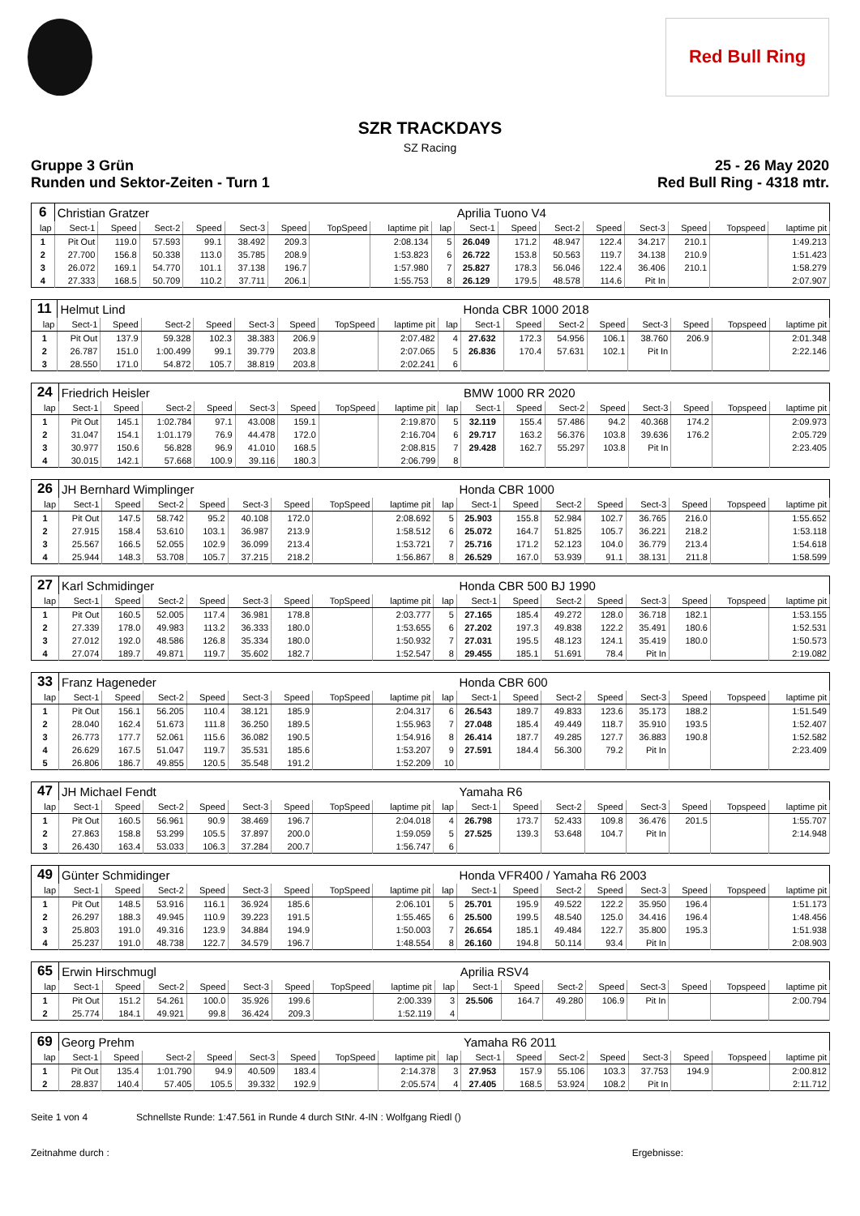Red Bull Ring
SZR TRACKDAYS
SZ Racing
Gruppe 3 Grün 25 - 26 May 2020
Runden und Sektor-Zeiten - Turn 1 Red Bull Ring - 4318 mtr.
| 6 | Christian Gratzer | | | | | | | | | Aprilia Tuono V4 | | | | | | | |
| lap | Sect-1 | Speed | Sect-2 | Speed | Sect-3 | Speed | TopSpeed | laptime pit | lap | Sect-1 | Speed | Sect-2 | Speed | Sect-3 | Speed | Topspeed | laptime pit |
| 1 | Pit Out | 119.0 | 57.593 | 99.1 | 38.492 | 209.3 | | 2:08.134 | 5 | 26.049 | 171.2 | 48.947 | 122.4 | 34.217 | 210.1 | | 1:49.213 |
| 2 | 27.700 | 156.8 | 50.338 | 113.0 | 35.785 | 208.9 | | 1:53.823 | 6 | 26.722 | 153.8 | 50.563 | 119.7 | 34.138 | 210.9 | | 1:51.423 |
| 3 | 26.072 | 169.1 | 54.770 | 101.1 | 37.138 | 196.7 | | 1:57.980 | 7 | 25.827 | 178.3 | 56.046 | 122.4 | 36.406 | 210.1 | | 1:58.279 |
| 4 | 27.333 | 168.5 | 50.709 | 110.2 | 37.711 | 206.1 | | 1:55.753 | 8 | 26.129 | 179.5 | 48.578 | 114.6 | Pit In | | | 2:07.907 |
| 11 | Helmut Lind | | | | | | | | | Honda CBR 1000 2018 | | | | | | | |
| lap | Sect-1 | Speed | Sect-2 | Speed | Sect-3 | Speed | TopSpeed | laptime pit | lap | Sect-1 | Speed | Sect-2 | Speed | Sect-3 | Speed | Topspeed | laptime pit |
| 1 | Pit Out | 137.9 | 59.328 | 102.3 | 38.383 | 206.9 | | 2:07.482 | 4 | 27.632 | 172.3 | 54.956 | 106.1 | 38.760 | 206.9 | | 2:01.348 |
| 2 | 26.787 | 151.0 | 1:00.499 | 99.1 | 39.779 | 203.8 | | 2:07.065 | 5 | 26.836 | 170.4 | 57.631 | 102.1 | Pit In | | | 2:22.146 |
| 3 | 28.550 | 171.0 | 54.872 | 105.7 | 38.819 | 203.8 | | 2:02.241 | 6 | | | | | | | | |
| 24 | Friedrich Heisler | | | | | | | | | BMW 1000 RR 2020 | | | | | | | |
| lap | Sect-1 | Speed | Sect-2 | Speed | Sect-3 | Speed | TopSpeed | laptime pit | lap | Sect-1 | Speed | Sect-2 | Speed | Sect-3 | Speed | Topspeed | laptime pit |
| 1 | Pit Out | 145.1 | 1:02.784 | 97.1 | 43.008 | 159.1 | | 2:19.870 | 5 | 32.119 | 155.4 | 57.486 | 94.2 | 40.368 | 174.2 | | 2:09.973 |
| 2 | 31.047 | 154.1 | 1:01.179 | 76.9 | 44.478 | 172.0 | | 2:16.704 | 6 | 29.717 | 163.2 | 56.376 | 103.8 | 39.636 | 176.2 | | 2:05.729 |
| 3 | 30.977 | 150.6 | 56.828 | 96.9 | 41.010 | 168.5 | | 2:08.815 | 7 | 29.428 | 162.7 | 55.297 | 103.8 | Pit In | | | 2:23.405 |
| 4 | 30.015 | 142.1 | 57.668 | 100.9 | 39.116 | 180.3 | | 2:06.799 | 8 | | | | | | | | |
| 26 | JH Bernhard Wimplinger | | | | | | | | | Honda CBR 1000 | | | | | | | |
| lap | Sect-1 | Speed | Sect-2 | Speed | Sect-3 | Speed | TopSpeed | laptime pit | lap | Sect-1 | Speed | Sect-2 | Speed | Sect-3 | Speed | Topspeed | laptime pit |
| 1 | Pit Out | 147.5 | 58.742 | 95.2 | 40.108 | 172.0 | | 2:08.692 | 5 | 25.903 | 155.8 | 52.984 | 102.7 | 36.765 | 216.0 | | 1:55.652 |
| 2 | 27.915 | 158.4 | 53.610 | 103.1 | 36.987 | 213.9 | | 1:58.512 | 6 | 25.072 | 164.7 | 51.825 | 105.7 | 36.221 | 218.2 | | 1:53.118 |
| 3 | 25.567 | 166.5 | 52.055 | 102.9 | 36.099 | 213.4 | | 1:53.721 | 7 | 25.716 | 171.2 | 52.123 | 104.0 | 36.779 | 213.4 | | 1:54.618 |
| 4 | 25.944 | 148.3 | 53.708 | 105.7 | 37.215 | 218.2 | | 1:56.867 | 8 | 26.529 | 167.0 | 53.939 | 91.1 | 38.131 | 211.8 | | 1:58.599 |
| 27 | Karl Schmidinger | | | | | | | | | Honda CBR 500 BJ 1990 | | | | | | | |
| lap | Sect-1 | Speed | Sect-2 | Speed | Sect-3 | Speed | TopSpeed | laptime pit | lap | Sect-1 | Speed | Sect-2 | Speed | Sect-3 | Speed | Topspeed | laptime pit |
| 1 | Pit Out | 160.5 | 52.005 | 117.4 | 36.981 | 178.8 | | 2:03.777 | 5 | 27.165 | 185.4 | 49.272 | 128.0 | 36.718 | 182.1 | | 1:53.155 |
| 2 | 27.339 | 178.0 | 49.983 | 113.2 | 36.333 | 180.0 | | 1:53.655 | 6 | 27.202 | 197.3 | 49.838 | 122.2 | 35.491 | 180.6 | | 1:52.531 |
| 3 | 27.012 | 192.0 | 48.586 | 126.8 | 35.334 | 180.0 | | 1:50.932 | 7 | 27.031 | 195.5 | 48.123 | 124.1 | 35.419 | 180.0 | | 1:50.573 |
| 4 | 27.074 | 189.7 | 49.871 | 119.7 | 35.602 | 182.7 | | 1:52.547 | 8 | 29.455 | 185.1 | 51.691 | 78.4 | Pit In | | | 2:19.082 |
| 33 | Franz Hageneder | | | | | | | | | Honda CBR 600 | | | | | | | |
| lap | Sect-1 | Speed | Sect-2 | Speed | Sect-3 | Speed | TopSpeed | laptime pit | lap | Sect-1 | Speed | Sect-2 | Speed | Sect-3 | Speed | Topspeed | laptime pit |
| 1 | Pit Out | 156.1 | 56.205 | 110.4 | 38.121 | 185.9 | | 2:04.317 | 6 | 26.543 | 189.7 | 49.833 | 123.6 | 35.173 | 188.2 | | 1:51.549 |
| 2 | 28.040 | 162.4 | 51.673 | 111.8 | 36.250 | 189.5 | | 1:55.963 | 7 | 27.048 | 185.4 | 49.449 | 118.7 | 35.910 | 193.5 | | 1:52.407 |
| 3 | 26.773 | 177.7 | 52.061 | 115.6 | 36.082 | 190.5 | | 1:54.916 | 8 | 26.414 | 187.7 | 49.285 | 127.7 | 36.883 | 190.8 | | 1:52.582 |
| 4 | 26.629 | 167.5 | 51.047 | 119.7 | 35.531 | 185.6 | | 1:53.207 | 9 | 27.591 | 184.4 | 56.300 | 79.2 | Pit In | | | 2:23.409 |
| 5 | 26.806 | 186.7 | 49.855 | 120.5 | 35.548 | 191.2 | | 1:52.209 | 10 | | | | | | | | |
| 47 | JH Michael Fendt | | | | | | | | | Yamaha R6 | | | | | | | |
| lap | Sect-1 | Speed | Sect-2 | Speed | Sect-3 | Speed | TopSpeed | laptime pit | lap | Sect-1 | Speed | Sect-2 | Speed | Sect-3 | Speed | Topspeed | laptime pit |
| 1 | Pit Out | 160.5 | 56.961 | 90.9 | 38.469 | 196.7 | | 2:04.018 | 4 | 26.798 | 173.7 | 52.433 | 109.8 | 36.476 | 201.5 | | 1:55.707 |
| 2 | 27.863 | 158.8 | 53.299 | 105.5 | 37.897 | 200.0 | | 1:59.059 | 5 | 27.525 | 139.3 | 53.648 | 104.7 | Pit In | | | 2:14.948 |
| 3 | 26.430 | 163.4 | 53.033 | 106.3 | 37.284 | 200.7 | | 1:56.747 | 6 | | | | | | | | |
| 49 | Günter Schmidinger | | | | | | | | | Honda VFR400 / Yamaha R6 2003 | | | | | | | |
| lap | Sect-1 | Speed | Sect-2 | Speed | Sect-3 | Speed | TopSpeed | laptime pit | lap | Sect-1 | Speed | Sect-2 | Speed | Sect-3 | Speed | Topspeed | laptime pit |
| 1 | Pit Out | 148.5 | 53.916 | 116.1 | 36.924 | 185.6 | | 2:06.101 | 5 | 25.701 | 195.9 | 49.522 | 122.2 | 35.950 | 196.4 | | 1:51.173 |
| 2 | 26.297 | 188.3 | 49.945 | 110.9 | 39.223 | 191.5 | | 1:55.465 | 6 | 25.500 | 199.5 | 48.540 | 125.0 | 34.416 | 196.4 | | 1:48.456 |
| 3 | 25.803 | 191.0 | 49.316 | 123.9 | 34.884 | 194.9 | | 1:50.003 | 7 | 26.654 | 185.1 | 49.484 | 122.7 | 35.800 | 195.3 | | 1:51.938 |
| 4 | 25.237 | 191.0 | 48.738 | 122.7 | 34.579 | 196.7 | | 1:48.554 | 8 | 26.160 | 194.8 | 50.114 | 93.4 | Pit In | | | 2:08.903 |
| 65 | Erwin Hirschmugl | | | | | | | | | Aprilia RSV4 | | | | | | | |
| lap | Sect-1 | Speed | Sect-2 | Speed | Sect-3 | Speed | TopSpeed | laptime pit | lap | Sect-1 | Speed | Sect-2 | Speed | Sect-3 | Speed | Topspeed | laptime pit |
| 1 | Pit Out | 151.2 | 54.261 | 100.0 | 35.926 | 199.6 | | 2:00.339 | 3 | 25.506 | 164.7 | 49.280 | 106.9 | Pit In | | | 2:00.794 |
| 2 | 25.774 | 184.1 | 49.921 | 99.8 | 36.424 | 209.3 | | 1:52.119 | 4 | | | | | | | | |
| 69 | Georg Prehm | | | | | | | | | Yamaha R6 2011 | | | | | | | |
| lap | Sect-1 | Speed | Sect-2 | Speed | Sect-3 | Speed | TopSpeed | laptime pit | lap | Sect-1 | Speed | Sect-2 | Speed | Sect-3 | Speed | Topspeed | laptime pit |
| 1 | Pit Out | 135.4 | 1:01.790 | 94.9 | 40.509 | 183.4 | | 2:14.378 | 3 | 27.953 | 157.9 | 55.106 | 103.3 | 37.753 | 194.9 | | 2:00.812 |
| 2 | 28.837 | 140.4 | 57.405 | 105.5 | 39.332 | 192.9 | | 2:05.574 | 4 | 27.405 | 168.5 | 53.924 | 108.2 | Pit In | | | 2:11.712 |
Seite 1 von 4 Schnellste Runde: 1:47.561 in Runde 4 durch StNr. 4-IN : Wolfgang Riedl ()
Zeitnahme durch : Ergebnisse: